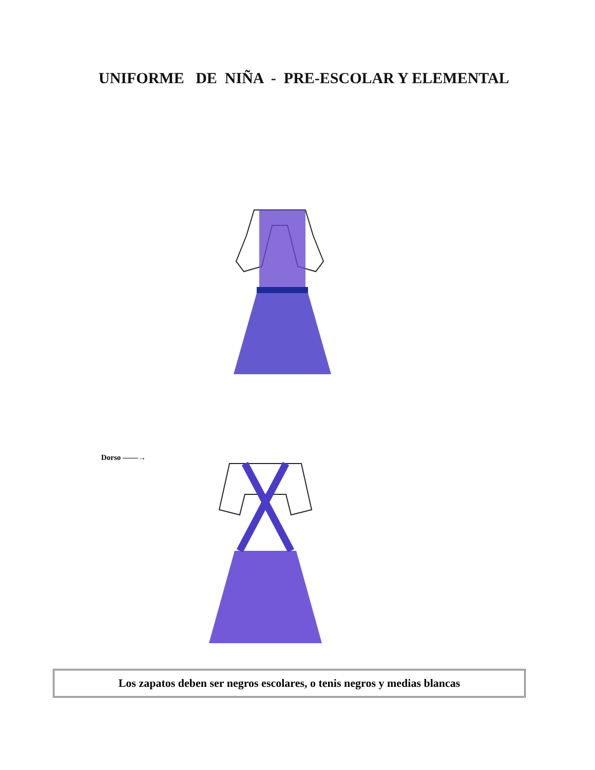UNIFORME DE NIÑA - PRE-ESCOLAR Y ELEMENTAL
Dorso ——→
Los zapatos deben ser negros escolares, o tenis negros y medias blancas